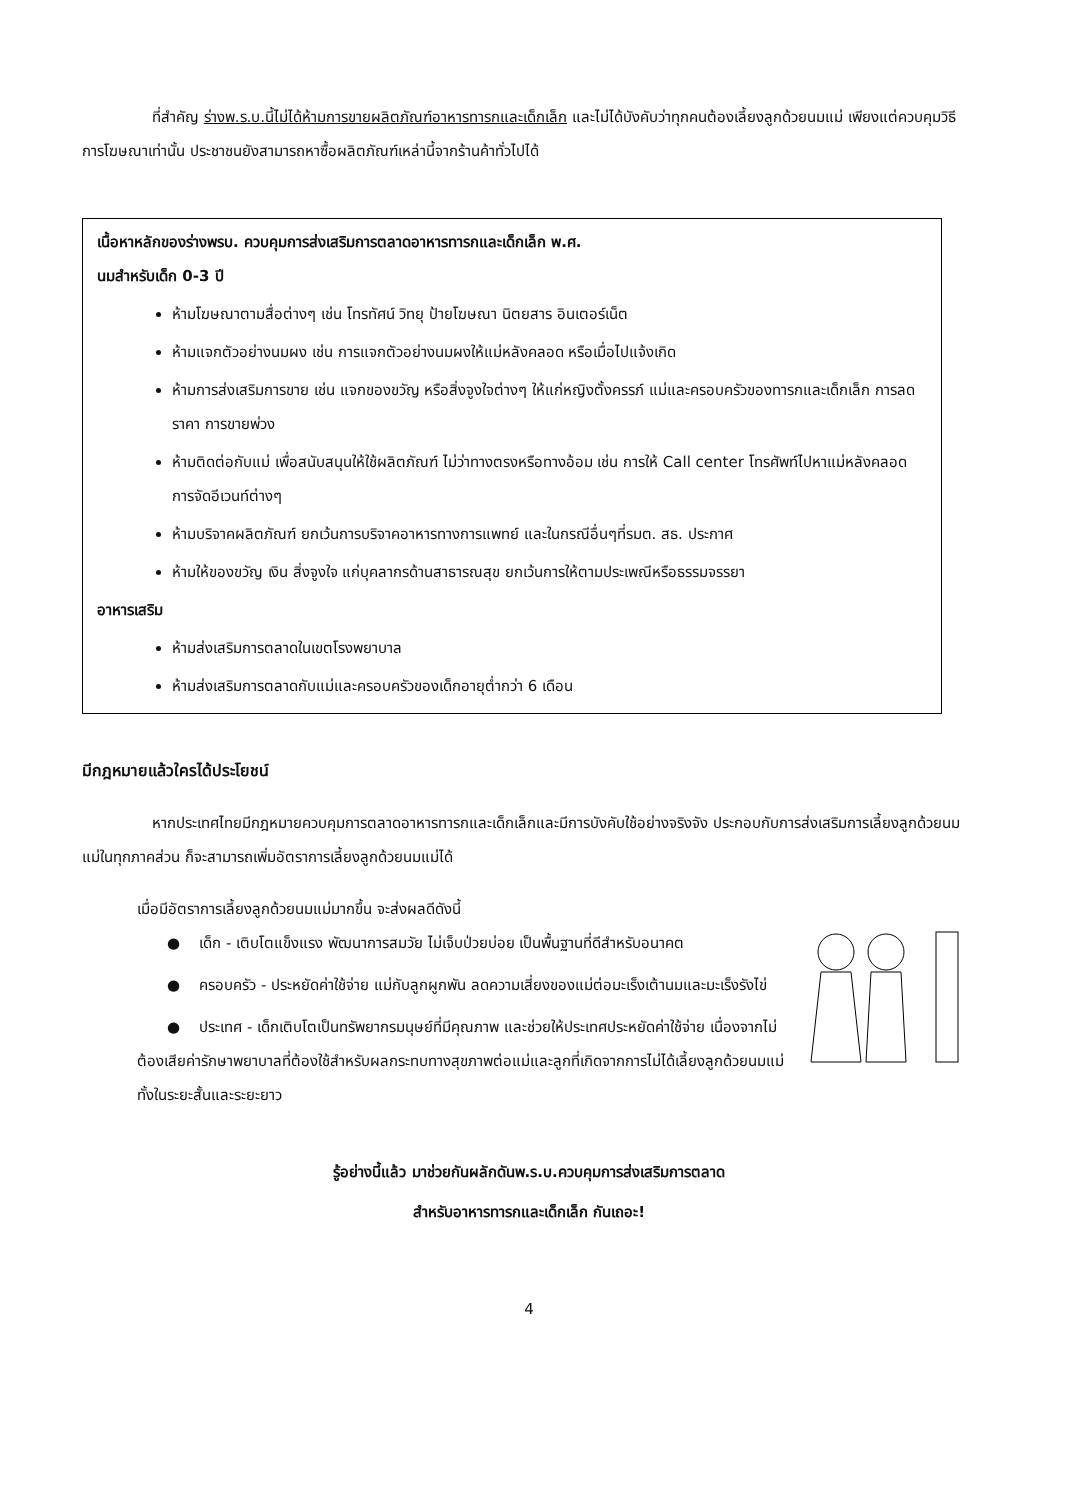ที่สำคัญ ร่างพ.ร.บ.นี้ไม่ได้ห้ามการขายผลิตภัณฑ์อาหารทารกและเด็กเล็ก และไม่ได้บังคับว่าทุกคนต้องเลี้ยงลูกด้วยนมแม่ เพียงแต่ควบคุมวิธีการโฆษณาเท่านั้น ประชาชนยังสามารถหาซื้อผลิตภัณฑ์เหล่านี้จากร้านค้าทั่วไปได้
เนื้อหาหลักของร่างพรบ. ควบคุมการส่งเสริมการตลาดอาหารทารกและเด็กเล็ก พ.ศ.
นมสำหรับเด็ก 0-3 ปี
ห้ามโฆษณาตามสื่อต่างๆ เช่น โทรทัศน์ วิทยุ ป้ายโฆษณา นิตยสาร อินเตอร์เน็ต
ห้ามแจกตัวอย่างนมผง เช่น การแจกตัวอย่างนมผงให้แม่หลังคลอด หรือเมื่อไปแจ้งเกิด
ห้ามการส่งเสริมการขาย เช่น แจกของขวัญ หรือสิ่งจูงใจต่างๆ ให้แก่หญิงตั้งครรภ์ แม่และครอบครัวของทารกและเด็กเล็ก การลดราคา การขายพ่วง
ห้ามติดต่อกับแม่ เพื่อสนับสนุนให้ใช้ผลิตภัณฑ์ ไม่ว่าทางตรงหรือทางอ้อม เช่น การให้ Call center โทรศัพท์ไปหาแม่หลังคลอด การจัดอีเวนท์ต่างๆ
ห้ามบริจาคผลิตภัณฑ์ ยกเว้นการบริจาคอาหารทางการแพทย์ และในกรณีอื่นๆที่รมต. สธ. ประกาศ
ห้ามให้ของขวัญ เงิน สิ่งจูงใจ แก่บุคลากรด้านสาธารณสุข ยกเว้นการให้ตามประเพณีหรือธรรมจรรยา
อาหารเสริม
ห้ามส่งเสริมการตลาดในเขตโรงพยาบาล
ห้ามส่งเสริมการตลาดกับแม่และครอบครัวของเด็กอายุต่ำกว่า 6 เดือน
มีกฎหมายแล้วใครได้ประโยชน์
หากประเทศไทยมีกฎหมายควบคุมการตลาดอาหารทารกและเด็กเล็กและมีการบังคับใช้อย่างจริงจัง ประกอบกับการส่งเสริมการเลี้ยงลูกด้วยนมแม่ในทุกภาคส่วน ก็จะสามารถเพิ่มอัตราการเลี้ยงลูกด้วยนมแม่ได้
เมื่อมีอัตราการเลี้ยงลูกด้วยนมแม่มากขึ้น จะส่งผลดีดังนี้
● เด็ก - เติบโตแข็งแรง พัฒนาการสมวัย ไม่เจ็บป่วยบ่อย เป็นพื้นฐานที่ดีสำหรับอนาคต
● ครอบครัว - ประหยัดค่าใช้จ่าย แม่กับลูกผูกพัน ลดความเสี่ยงของแม่ต่อมะเร็งเต้านมและมะเร็งรังไข่
● ประเทศ - เด็กเติบโตเป็นทรัพยากรมนุษย์ที่มีคุณภาพ และช่วยให้ประเทศประหยัดค่าใช้จ่าย เนื่องจากไม่ต้องเสียค่ารักษาพยาบาลที่ต้องใช้สำหรับผลกระทบทางสุขภาพต่อแม่และลูกที่เกิดจากการไม่ได้เลี้ยงลูกด้วยนมแม่ ทั้งในระยะสั้นและระยะยาว
รู้อย่างนี้แล้ว มาช่วยกันผลักดันพ.ร.บ.ควบคุมการส่งเสริมการตลาด
สำหรับอาหารทารกและเด็กเล็ก กันเถอะ!
4